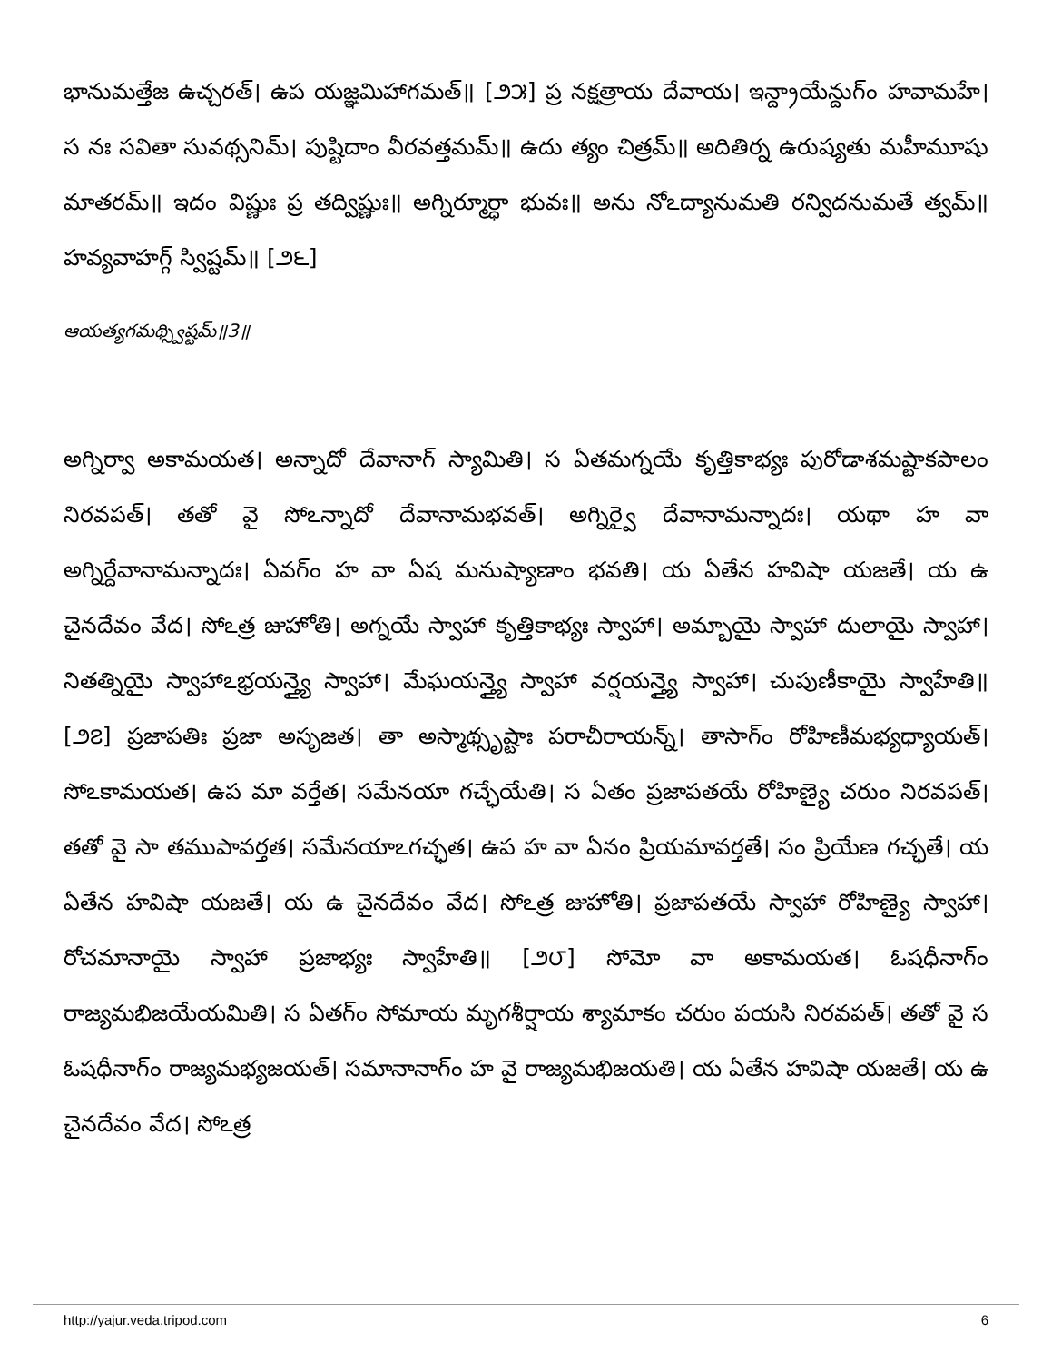భానుమత్తేజ ఉచ్చరత్। ఉప యజ్ఞమిహాగమత్॥ [౨౫] ప్ర నక్షత్రాయ దేవాయ। ఇన్ద్రాయేన్దుగ్ం హవామహే। స నః సవితా సువథ్సనిమ్। పుష్టిదాం వీరవత్తమమ్॥ ఉదు త్యం చిత్రమ్॥ అదితిర్న ఉరుష్యతు మహీమూషు మాతరమ్॥ ఇదం విష్ణుః ప్ర తద్విష్ణుః॥ అగ్నిర్మూర్ధా భువః॥ అను నోఽద్యానుమతి రన్విదనుమతే త్వమ్॥ హవ్యవాహగ్గ్ స్విష్టమ్॥ [౨౬]
ఆయత్యగమథ్స్విష్టమ్॥3॥
అగ్నిర్వా అకామయత। అన్నాదో దేవానాగ్ స్యామితి। స ఏతమగ్నయే కృత్తికాభ్యః పురోడాశమష్టాకపాలం నిరవపత్। తతో వై సోఽన్నాదో దేవానామభవత్। అగ్నిర్వై దేవానామన్నాదః। యథా హ వా అగ్నిర్దేవానామన్నాదః। ఏవగ్ం హ వా ఏష మనుష్యాణాం భవతి। య ఏతేన హవిషా యజతే। య ఉ చైనదేవం వేద। సోఽత్ర జుహోతి। అగ్నయే స్వాహా కృత్తికాభ్యః స్వాహా। అమ్బాయై స్వాహా దులాయై స్వాహా। నితత్నియై స్వాహాఽభ్రయన్త్యై స్వాహా। మేఘయన్త్యై స్వాహా వర్షయన్త్యై స్వాహా। చుపుణీకాయై స్వాహేతి॥ [౨౭] ప్రజాపతిః ప్రజా అసృజత। తా అస్మాథ్సృష్టాః పరాచీరాయన్న్। తాసాగ్ం రోహిణీమభ్యధ్యాయత్। సోఽకామయత। ఉప మా వర్తేత। సమేనయా గచ్ఛేయేతి। స ఏతం ప్రజాపతయే రోహిణ్యై చరుం నిరవపత్। తతో వై సా తముపావర్తత। సమేనయాఽగచ్ఛత। ఉప హ వా ఏనం ప్రియమావర్తతే। సం ప్రియేణ గచ్ఛతే। య ఏతేన హవిషా యజతే। య ఉ చైనదేవం వేద। సోఽత్ర జుహోతి। ప్రజాపతయే స్వాహా రోహిణ్యై స్వాహా। రోచమానాయై స్వాహా ప్రజాభ్యః స్వాహేతి॥ [౨౮] సోమో వా అకామయత। ఓషధీనాగ్ం రాజ్యమభిజయేయమితి। స ఏతగ్ం సోమాయ మృగశీర్షాయ శ్యామాకం చరుం పయసి నిరవపత్। తతో వై స ఓషధీనాగ్ం రాజ్యమభ్యజయత్। సమానానాగ్ం హ వై రాజ్యమభిజయతి। య ఏతేన హవిషా యజతే। య ఉ చైనదేవం వేద। సోఽత్ర
http://yajur.veda.tripod.com 6